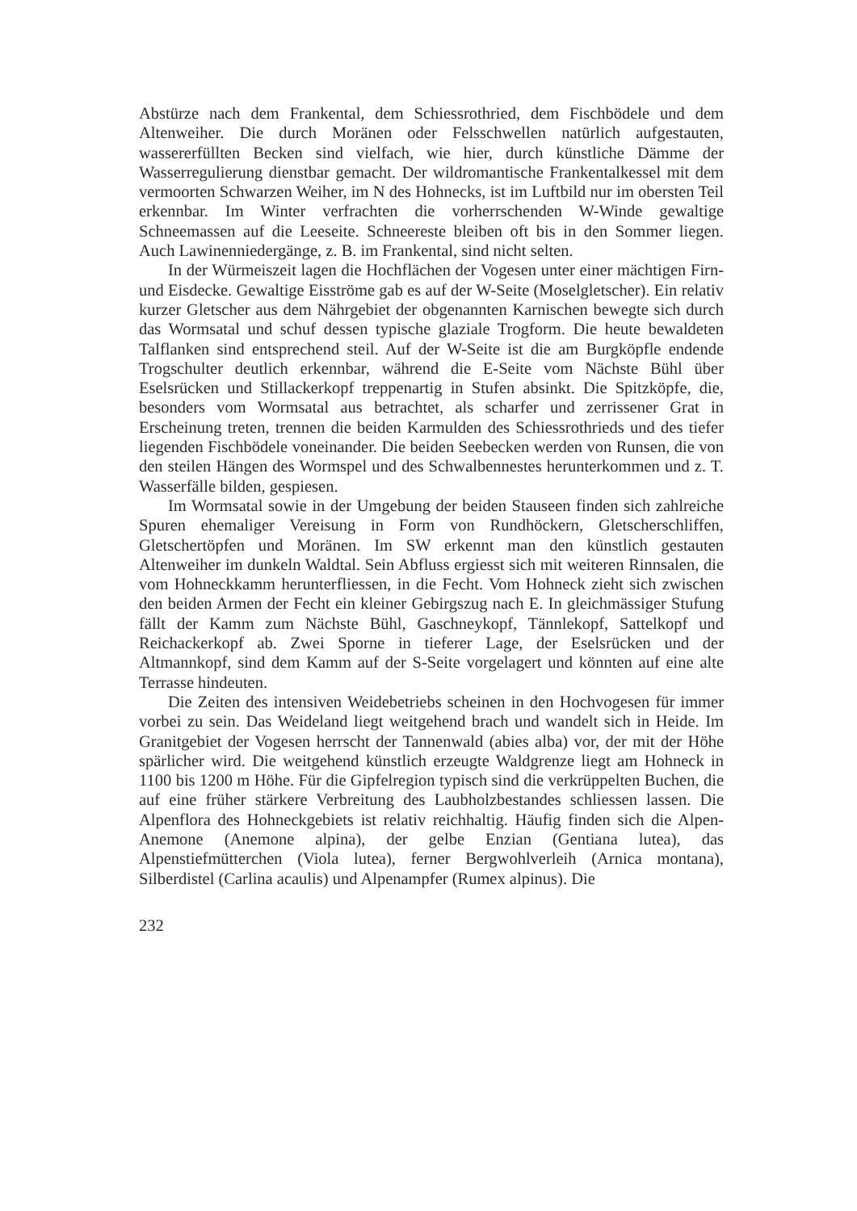Abstürze nach dem Frankental, dem Schiessrothried, dem Fischbödele und dem Altenweiher. Die durch Moränen oder Felsschwellen natürlich aufgestauten, wassererfüllten Becken sind vielfach, wie hier, durch künstliche Dämme der Wasserregulierung dienstbar gemacht. Der wildromantische Frankentalkessel mit dem vermoorten Schwarzen Weiher, im N des Hohnecks, ist im Luftbild nur im obersten Teil erkennbar. Im Winter verfrachten die vorherrschenden W-Winde gewaltige Schneemassen auf die Leeseite. Schneereste bleiben oft bis in den Sommer liegen. Auch Lawinenniedergänge, z. B. im Frankental, sind nicht selten.
In der Würmeiszeit lagen die Hochflächen der Vogesen unter einer mächtigen Firn- und Eisdecke. Gewaltige Eisströme gab es auf der W-Seite (Moselgletscher). Ein relativ kurzer Gletscher aus dem Nährgebiet der obgenannten Karnischen bewegte sich durch das Wormsatal und schuf dessen typische glaziale Trogform. Die heute bewaldeten Talflanken sind entsprechend steil. Auf der W-Seite ist die am Burgköpfle endende Trogschulter deutlich erkennbar, während die E-Seite vom Nächste Bühl über Eselsrücken und Stillackerkopf treppenartig in Stufen absinkt. Die Spitzköpfe, die, besonders vom Wormsatal aus betrachtet, als scharfer und zerrissener Grat in Erscheinung treten, trennen die beiden Karmulden des Schiessrothrieds und des tiefer liegenden Fischbödele voneinander. Die beiden Seebecken werden von Runsen, die von den steilen Hängen des Wormspel und des Schwalbennestes herunterkommen und z. T. Wasserfälle bilden, gespiesen.
Im Wormsatal sowie in der Umgebung der beiden Stauseen finden sich zahlreiche Spuren ehemaliger Vereisung in Form von Rundhöckern, Gletscherschliffen, Gletschertöpfen und Moränen. Im SW erkennt man den künstlich gestauten Altenweiher im dunkeln Waldtal. Sein Abfluss ergiesst sich mit weiteren Rinnsalen, die vom Hohneckkamm herunterfliessen, in die Fecht. Vom Hohneck zieht sich zwischen den beiden Armen der Fecht ein kleiner Gebirgszug nach E. In gleichmässiger Stufung fällt der Kamm zum Nächste Bühl, Gaschneykopf, Tännlekopf, Sattelkopf und Reichackerkopf ab. Zwei Sporne in tieferer Lage, der Eselsrücken und der Altmannkopf, sind dem Kamm auf der S-Seite vorgelagert und könnten auf eine alte Terrasse hindeuten.
Die Zeiten des intensiven Weidebetriebs scheinen in den Hochvogesen für immer vorbei zu sein. Das Weideland liegt weitgehend brach und wandelt sich in Heide. Im Granitgebiet der Vogesen herrscht der Tannenwald (abies alba) vor, der mit der Höhe spärlicher wird. Die weitgehend künstlich erzeugte Waldgrenze liegt am Hohneck in 1100 bis 1200 m Höhe. Für die Gipfelregion typisch sind die verkrüppelten Buchen, die auf eine früher stärkere Verbreitung des Laubholzbestandes schliessen lassen. Die Alpenflora des Hohneckgebiets ist relativ reichhaltig. Häufig finden sich die Alpen-Anemone (Anemone alpina), der gelbe Enzian (Gentiana lutea), das Alpenstiefmütterchen (Viola lutea), ferner Bergwohlverleih (Arnica montana), Silberdistel (Carlina acaulis) und Alpenampfer (Rumex alpinus). Die
232